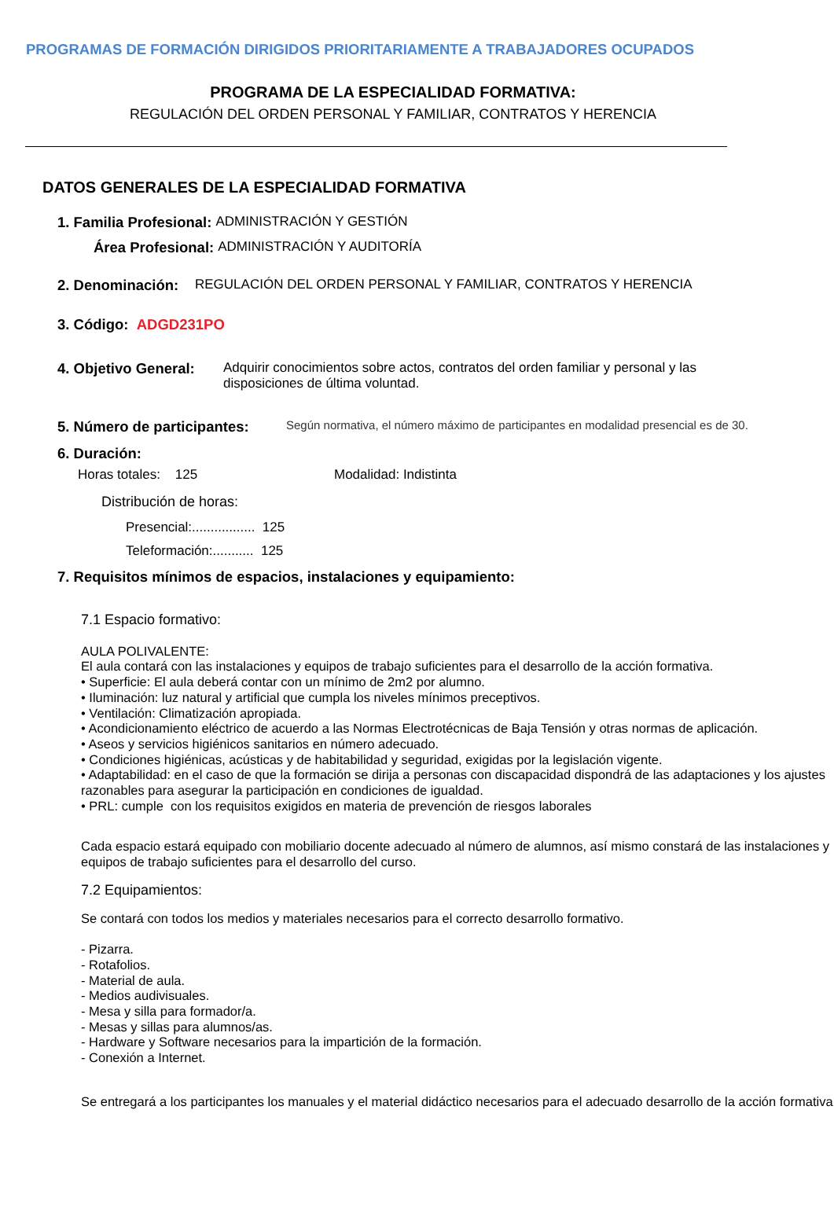PROGRAMAS DE FORMACIÓN DIRIGIDOS PRIORITARIAMENTE A TRABAJADORES OCUPADOS
PROGRAMA DE LA ESPECIALIDAD FORMATIVA:
REGULACIÓN DEL ORDEN PERSONAL Y FAMILIAR, CONTRATOS Y HERENCIA
DATOS GENERALES DE LA ESPECIALIDAD FORMATIVA
1. Familia Profesional: ADMINISTRACIÓN Y GESTIÓN
Área Profesional: ADMINISTRACIÓN Y AUDITORÍA
2. Denominación: REGULACIÓN DEL ORDEN PERSONAL Y FAMILIAR, CONTRATOS Y HERENCIA
3. Código: ADGD231PO
4. Objetivo General: Adquirir conocimientos sobre actos, contratos del orden familiar y personal y las disposiciones de última voluntad.
5. Número de participantes: Según normativa, el número máximo de participantes en modalidad presencial es de 30.
6. Duración:
Horas totales: 125 Modalidad: Indistinta
Distribución de horas:
Presencial:................. 125
Teleformación:........... 125
7. Requisitos mínimos de espacios, instalaciones y equipamiento:
7.1 Espacio formativo:
AULA POLIVALENTE:
El aula contará con las instalaciones y equipos de trabajo suficientes para el desarrollo de la acción formativa.
• Superficie: El aula deberá contar con un mínimo de 2m2 por alumno.
• Iluminación: luz natural y artificial que cumpla los niveles mínimos preceptivos.
• Ventilación: Climatización apropiada.
• Acondicionamiento eléctrico de acuerdo a las Normas Electrotécnicas de Baja Tensión y otras normas de aplicación.
• Aseos y servicios higiénicos sanitarios en número adecuado.
• Condiciones higiénicas, acústicas y de habitabilidad y seguridad, exigidas por la legislación vigente.
• Adaptabilidad: en el caso de que la formación se dirija a personas con discapacidad dispondrá de las adaptaciones y los ajustes razonables para asegurar la participación en condiciones de igualdad.
• PRL: cumple con los requisitos exigidos en materia de prevención de riesgos laborales
Cada espacio estará equipado con mobiliario docente adecuado al número de alumnos, así mismo constará de las instalaciones y equipos de trabajo suficientes para el desarrollo del curso.
7.2 Equipamientos:
Se contará con todos los medios y materiales necesarios para el correcto desarrollo formativo.
- Pizarra.
- Rotafolios.
- Material de aula.
- Medios audivisuales.
- Mesa y silla para formador/a.
- Mesas y sillas para alumnos/as.
- Hardware y Software necesarios para la impartición de la formación.
- Conexión a Internet.
Se entregará a los participantes los manuales y el material didáctico necesarios para el adecuado desarrollo de la acción formativa